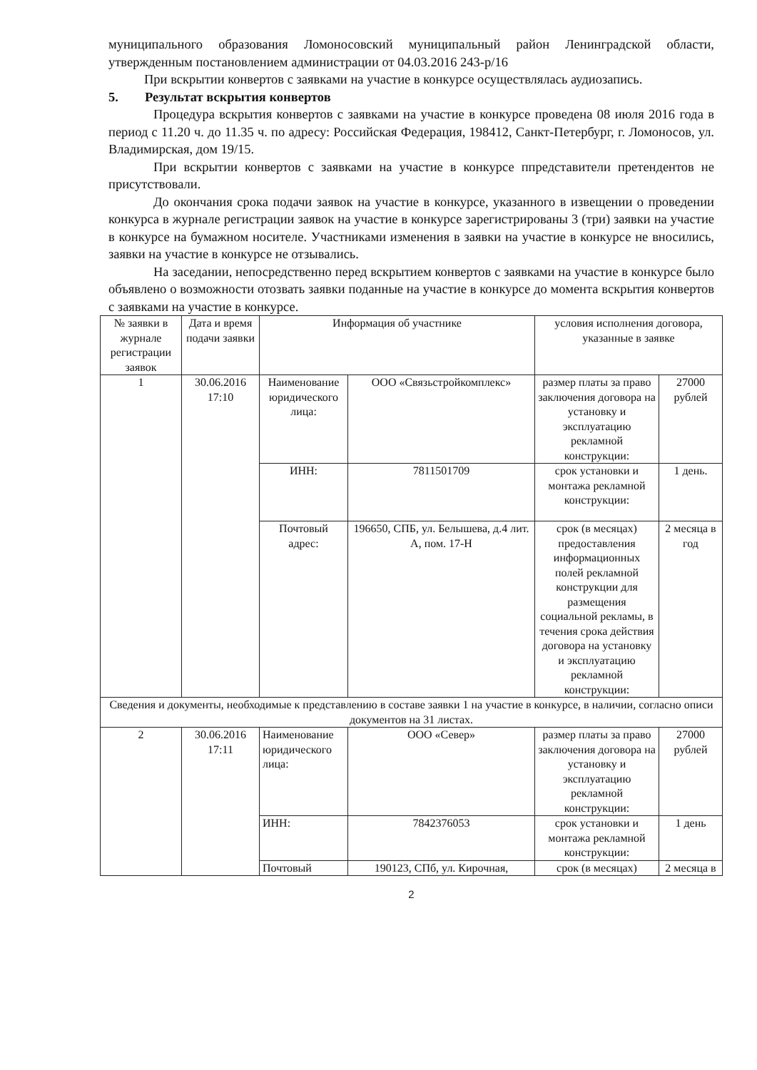муниципального образования Ломоносовский муниципальный район Ленинградской области, утвержденным постановлением администрации от 04.03.2016 243-р/16
При вскрытии конвертов с заявками на участие в конкурсе осуществлялась аудиозапись.
5. Результат вскрытия конвертов
Процедура вскрытия конвертов с заявками на участие в конкурсе проведена 08 июля 2016 года в период с 11.20 ч. до 11.35 ч. по адресу: Российская Федерация, 198412, Санкт-Петербург, г. Ломоносов, ул. Владимирская, дом 19/15.
При вскрытии конвертов с заявками на участие в конкурсе ппредставители претендентов не присутствовали.
До окончания срока подачи заявок на участие в конкурсе, указанного в извещении о проведении конкурса в журнале регистрации заявок на участие в конкурсе зарегистрированы 3 (три) заявки на участие в конкурсе на бумажном носителе. Участниками изменения в заявки на участие в конкурсе не вносились, заявки на участие в конкурсе не отзывались.
На заседании, непосредственно перед вскрытием конвертов с заявками на участие в конкурсе было объявлено о возможности отозвать заявки поданные на участие в конкурсе до момента вскрытия конвертов с заявками на участие в конкурсе.
| № заявки в журнале регистрации заявок | Дата и время подачи заявки | Информация об участнике | | условия исполнения договора, указанные в заявке | |
| 1 | 30.06.2016 17:10 | Наименование юридического лица: | ООО «Связьстройкомплекс» | размер платы за право заключения договора на установку и эксплуатацию рекламной конструкции: | 27000 рублей |
| | | ИНН: | 7811501709 | срок установки и монтажа рекламной конструкции: | 1 день. |
| | | Почтовый адрес: | 196650, СПБ, ул. Белышева, д.4 лит. А, пом. 17-Н | срок (в месяцах) предоставления информационных полей рекламной конструкции для размещения социальной рекламы, в течения срока действия договора на установку и эксплуатацию рекламной конструкции: | 2 месяца в год |
| Сведения и документы, необходимые к представлению в составе заявки 1 на участие в конкурсе, в наличии, согласно описи документов на 31 листах. | | | | | |
| 2 | 30.06.2016 17:11 | Наименование юридического лица: | ООО «Север» | размер платы за право заключения договора на установку и эксплуатацию рекламной конструкции: | 27000 рублей |
| | | ИНН: | 7842376053 | срок установки и монтажа рекламной конструкции: | 1 день |
| | | Почтовый | 190123, СПб, ул. Кирочная, | срок (в месяцах) | 2 месяца в |
2